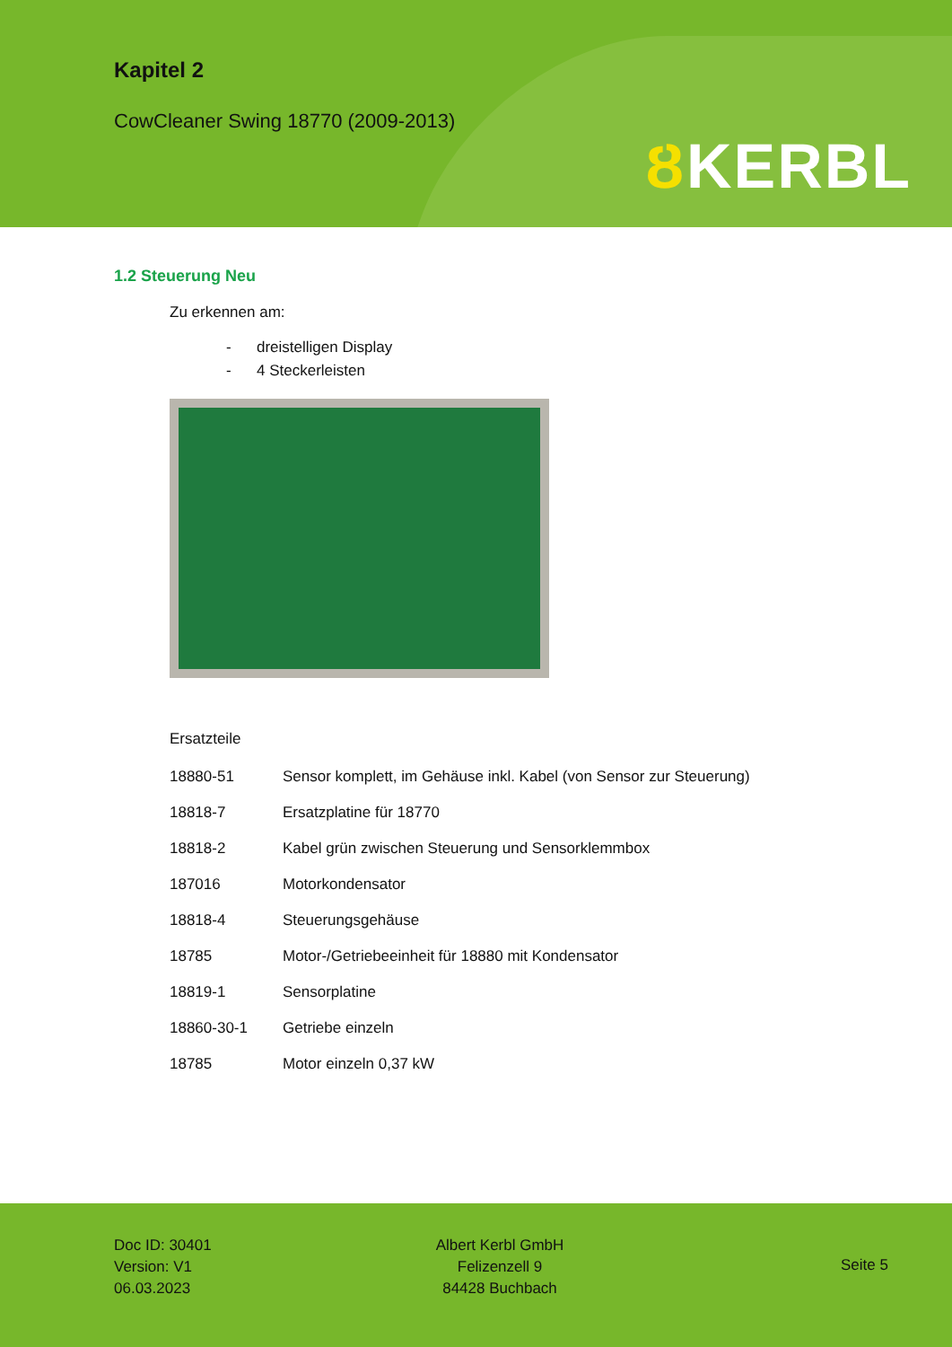Kapitel 2
CowCleaner Swing 18770 (2009-2013)
ȢKERBL
1.2 Steuerung Neu
Zu erkennen am:
- dreistelligen Display
- 4 Steckerleisten
Ersatzteile
| 18880-51 | Sensor komplett, im Gehäuse inkl. Kabel (von Sensor zur Steuerung) |
| 18818-7 | Ersatzplatine für 18770 |
| 18818-2 | Kabel grün zwischen Steuerung und Sensorklemmbox |
| 187016 | Motorkondensator |
| 18818-4 | Steuerungsgehäuse |
| 18785 | Motor-/Getriebeeinheit für 18880 mit Kondensator |
| 18819-1 | Sensorplatine |
| 18860-30-1 | Getriebe einzeln |
| 18785 | Motor einzeln 0,37 kW |
Doc ID: 30401
Version: V1
06.03.2023
Albert Kerbl GmbH
Felizenzell 9
84428 Buchbach
Seite 5